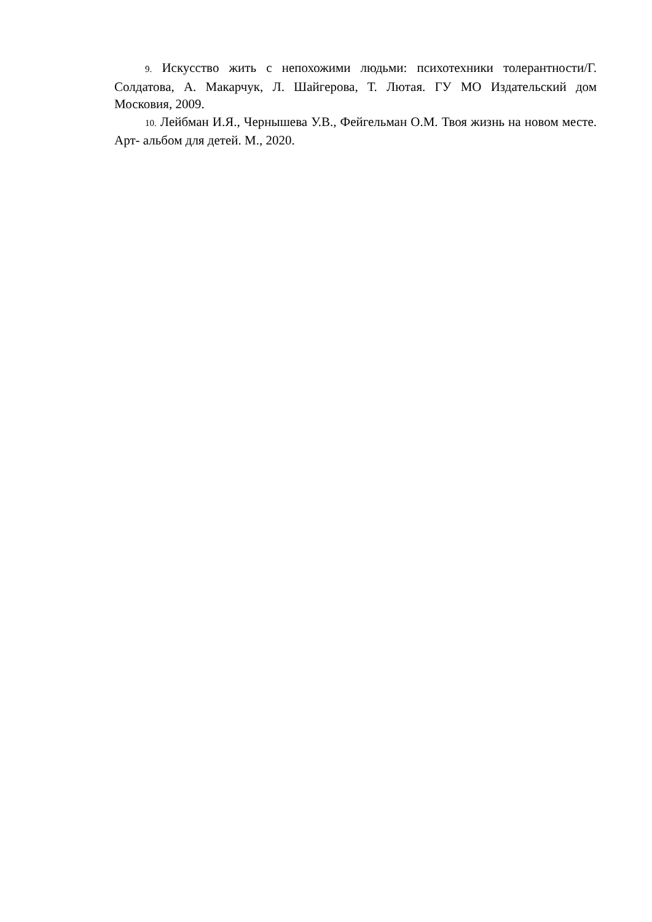9. Искусство жить с непохожими людьми: психотехники толерантности/Г. Солдатова, А. Макарчук, Л. Шайгерова, Т. Лютая. ГУ МО Издательский дом Московия, 2009.
10. Лейбман И.Я., Чернышева У.В., Фейгельман О.М. Твоя жизнь на новом месте. Арт- альбом для детей. М., 2020.